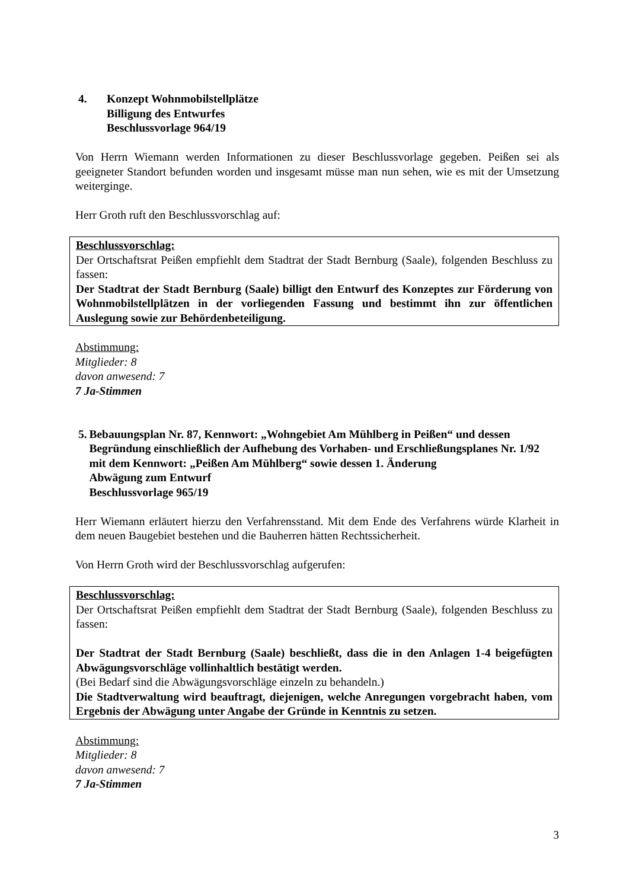4. Konzept Wohnmobilstellplätze
Billigung des Entwurfes
Beschlussvorlage 964/19
Von Herrn Wiemann werden Informationen zu dieser Beschlussvorlage gegeben. Peißen sei als geeigneter Standort befunden worden und insgesamt müsse man nun sehen, wie es mit der Umsetzung weiterginge.
Herr Groth ruft den Beschlussvorschlag auf:
Beschlussvorschlag:
Der Ortschaftsrat Peißen empfiehlt dem Stadtrat der Stadt Bernburg (Saale), folgenden Beschluss zu fassen:
Der Stadtrat der Stadt Bernburg (Saale) billigt den Entwurf des Konzeptes zur Förderung von Wohnmobilstellplätzen in der vorliegenden Fassung und bestimmt ihn zur öffentlichen Auslegung sowie zur Behördenbeteiligung.
Abstimmung:
Mitglieder: 8
davon anwesend: 7
7 Ja-Stimmen
5. Bebauungsplan Nr. 87, Kennwort: „Wohngebiet Am Mühlberg in Peißen“ und dessen Begründung einschließlich der Aufhebung des Vorhaben- und Erschließungsplanes Nr. 1/92 mit dem Kennwort: „Peißen Am Mühlberg“ sowie dessen 1. Änderung
Abwägung zum Entwurf
Beschlussvorlage 965/19
Herr Wiemann erläutert hierzu den Verfahrensstand. Mit dem Ende des Verfahrens würde Klarheit in dem neuen Baugebiet bestehen und die Bauherren hätten Rechtssicherheit.
Von Herrn Groth wird der Beschlussvorschlag aufgerufen:
Beschlussvorschlag:
Der Ortschaftsrat Peißen empfiehlt dem Stadtrat der Stadt Bernburg (Saale), folgenden Beschluss zu fassen:
Der Stadtrat der Stadt Bernburg (Saale) beschließt, dass die in den Anlagen 1-4 beigefügten Abwägungsvorschläge vollinhaltlich bestätigt werden.
(Bei Bedarf sind die Abwägungsvorschläge einzeln zu behandeln.)
Die Stadtverwaltung wird beauftragt, diejenigen, welche Anregungen vorgebracht haben, vom Ergebnis der Abwägung unter Angabe der Gründe in Kenntnis zu setzen.
Abstimmung:
Mitglieder: 8
davon anwesend: 7
7 Ja-Stimmen
3